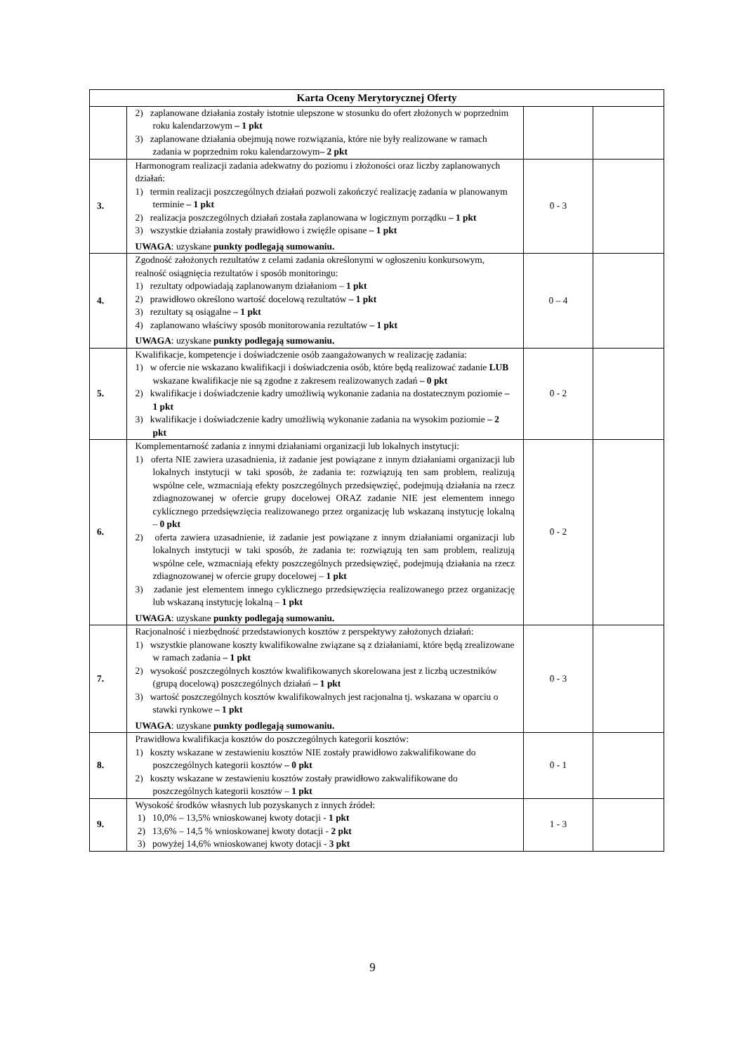| Karta Oceny Merytorycznej Oferty | | | |
| --- | --- | --- | --- |
| | 2) zaplanowane działania zostały istotnie ulepszone w stosunku do ofert złożonych w poprzednim roku kalendarzowym – 1 pkt 3) zaplanowane działania obejmują nowe rozwiązania, które nie były realizowane w ramach zadania w poprzednim roku kalendarzowym – 2 pkt | | |
| 3. | Harmonogram realizacji zadania adekwatny do poziomu i złożoności oraz liczby zaplanowanych działań: 1) termin realizacji poszczególnych działań pozwoli zakończyć realizację zadania w planowanym terminie – 1 pkt 2) realizacja poszczególnych działań została zaplanowana w logicznym porządku – 1 pkt 3) wszystkie działania zostały prawidłowo i zwięźle opisane – 1 pkt UWAGA : uzyskane punkty podlegają sumowaniu. | 0 - 3 | |
| 4. | Zgodność założonych rezultatów z celami zadania określonymi w ogłoszeniu konkursowym, realność osiągnięcia rezultatów i sposób monitoringu: 1) rezultaty odpowiadają zaplanowanym działaniom – 1 pkt 2) prawidłowo określono wartość docelową rezultatów – 1 pkt 3) rezultaty są osiągalne – 1 pkt 4) zaplanowano właściwy sposób monitorowania rezultatów – 1 pkt UWAGA : uzyskane punkty podlegają sumowaniu. | 0 – 4 | |
| 5. | Kwalifikacje, kompetencje i doświadczenie osób zaangażowanych w realizację zadania: 1) w ofercie nie wskazano kwalifikacji i doświadczenia osób, które będą realizować zadanie LUB wskazane kwalifikacje nie są zgodne z zakresem realizowanych zadań – 0 pkt 2) kwalifikacje i doświadczenie kadry umożliwią wykonanie zadania na dostatecznym poziomie – 1 pkt 3) kwalifikacje i doświadczenie kadry umożliwią wykonanie zadania na wysokim poziomie – 2 pkt | 0 - 2 | |
| 6. | Komplementarność zadania z innymi działaniami organizacji lub lokalnych instytucji: 1) oferta NIE zawiera uzasadnienia, iż zadanie jest powiązane z innym działaniami organizacji lub lokalnych instytucji w taki sposób, że zadania te: rozwiązują ten sam problem, realizują wspólne cele, wzmacniają efekty poszczególnych przedsięwzięć, podejmują działania na rzecz zdiagnozowanej w ofercie grupy docelowej ORAZ zadanie NIE jest elementem innego cyklicznego przedsięwzięcia realizowanego przez organizację lub wskazaną instytucję lokalną – 0 pkt 2) oferta zawiera uzasadnienie, iż zadanie jest powiązane z innym działaniami organizacji lub lokalnych instytucji w taki sposób, że zadania te: rozwiązują ten sam problem, realizują wspólne cele, wzmacniają efekty poszczególnych przedsięwzięć, podejmują działania na rzecz zdiagnozowanej w ofercie grupy docelowej – 1 pkt 3) zadanie jest elementem innego cyklicznego przedsięwzięcia realizowanego przez organizację lub wskazaną instytucję lokalną – 1 pkt UWAGA : uzyskane punkty podlegają sumowaniu. | 0 - 2 | |
| 7. | Racjonalność i niezbędność przedstawionych kosztów z perspektywy założonych działań: 1) wszystkie planowane koszty kwalifikowalne związane są z działaniami, które będą zrealizowane w ramach zadania – 1 pkt 2) wysokość poszczególnych kosztów kwalifikowanych skorelowana jest z liczbą uczestników (grupą docelową) poszczególnych działań – 1 pkt 3) wartość poszczególnych kosztów kwalifikowalnych jest racjonalna tj. wskazana w oparciu o stawki rynkowe – 1 pkt UWAGA : uzyskane punkty podlegają sumowaniu. | 0 - 3 | |
| 8. | Prawidłowa kwalifikacja kosztów do poszczególnych kategorii kosztów: 1) koszty wskazane w zestawieniu kosztów NIE zostały prawidłowo zakwalifikowane do poszczególnych kategorii kosztów – 0 pkt 2) koszty wskazane w zestawieniu kosztów zostały prawidłowo zakwalifikowane do poszczególnych kategorii kosztów – 1 pkt | 0 - 1 | |
| 9. | Wysokość środków własnych lub pozyskanych z innych źródeł: 1) 10,0% – 13,5% wnioskowanej kwoty dotacji - 1 pkt 2) 13,6% – 14,5 % wnioskowanej kwoty dotacji - 2 pkt 3) powyżej 14,6% wnioskowanej kwoty dotacji - 3 pkt | 1 - 3 | |
9